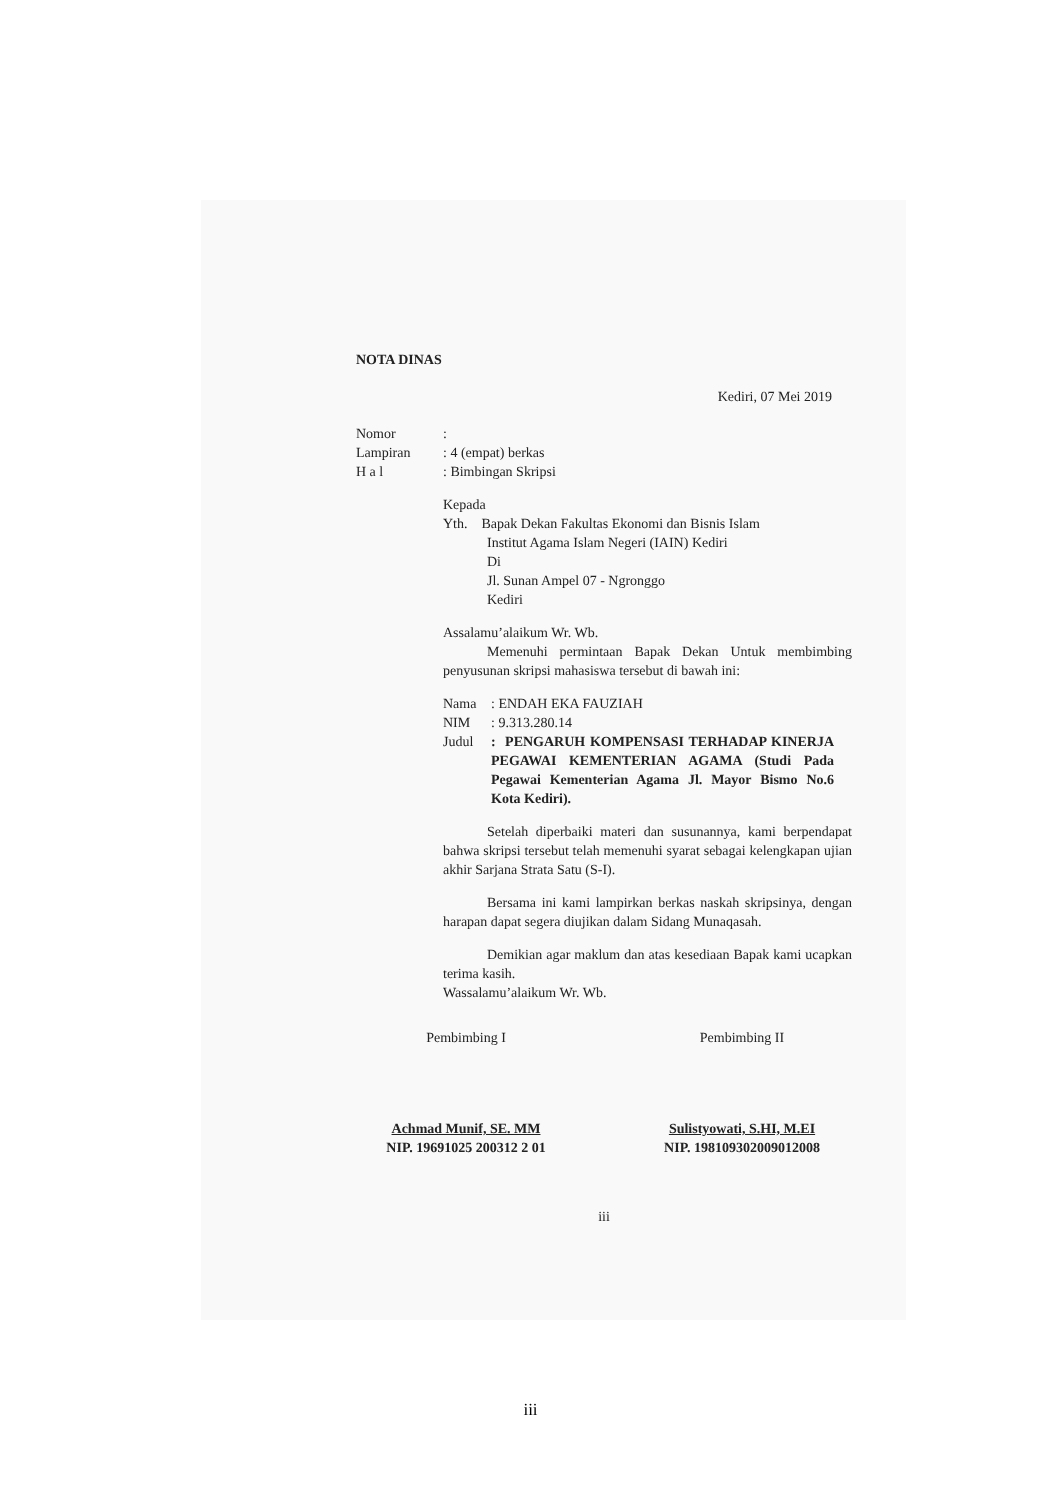NOTA DINAS
Kediri, 07 Mei 2019
| Nomor | : |
| Lampiran | : 4 (empat) berkas |
| H a l | : Bimbingan Skripsi |
Kepada
Yth. Bapak Dekan Fakultas Ekonomi dan Bisnis Islam
Institut Agama Islam Negeri (IAIN) Kediri
Di
Jl. Sunan Ampel 07 - Ngronggo
Kediri
Assalamu’alaikum Wr. Wb.
Memenuhi permintaan Bapak Dekan Untuk membimbing penyusunan skripsi mahasiswa tersebut di bawah ini:
| Nama | : ENDAH EKA FAUZIAH |
| NIM | : 9.313.280.14 |
| Judul | : PENGARUH KOMPENSASI TERHADAP KINERJA PEGAWAI KEMENTERIAN AGAMA (Studi Pada Pegawai Kementerian Agama Jl. Mayor Bismo No.6 Kota Kediri). |
Setelah diperbaiki materi dan susunannya, kami berpendapat bahwa skripsi tersebut telah memenuhi syarat sebagai kelengkapan ujian akhir Sarjana Strata Satu (S-I).
Bersama ini kami lampirkan berkas naskah skripsinya, dengan harapan dapat segera diujikan dalam Sidang Munaqasah.
Demikian agar maklum dan atas kesediaan Bapak kami ucapkan terima kasih.
Wassalamu’alaikum Wr. Wb.
Pembimbing I
Achmad Munif, SE. MM
NIP. 19691025 200312 2 01
Pembimbing II
Sulistyowati, S.HI, M.EI
NIP. 198109302009012008
iii
iii